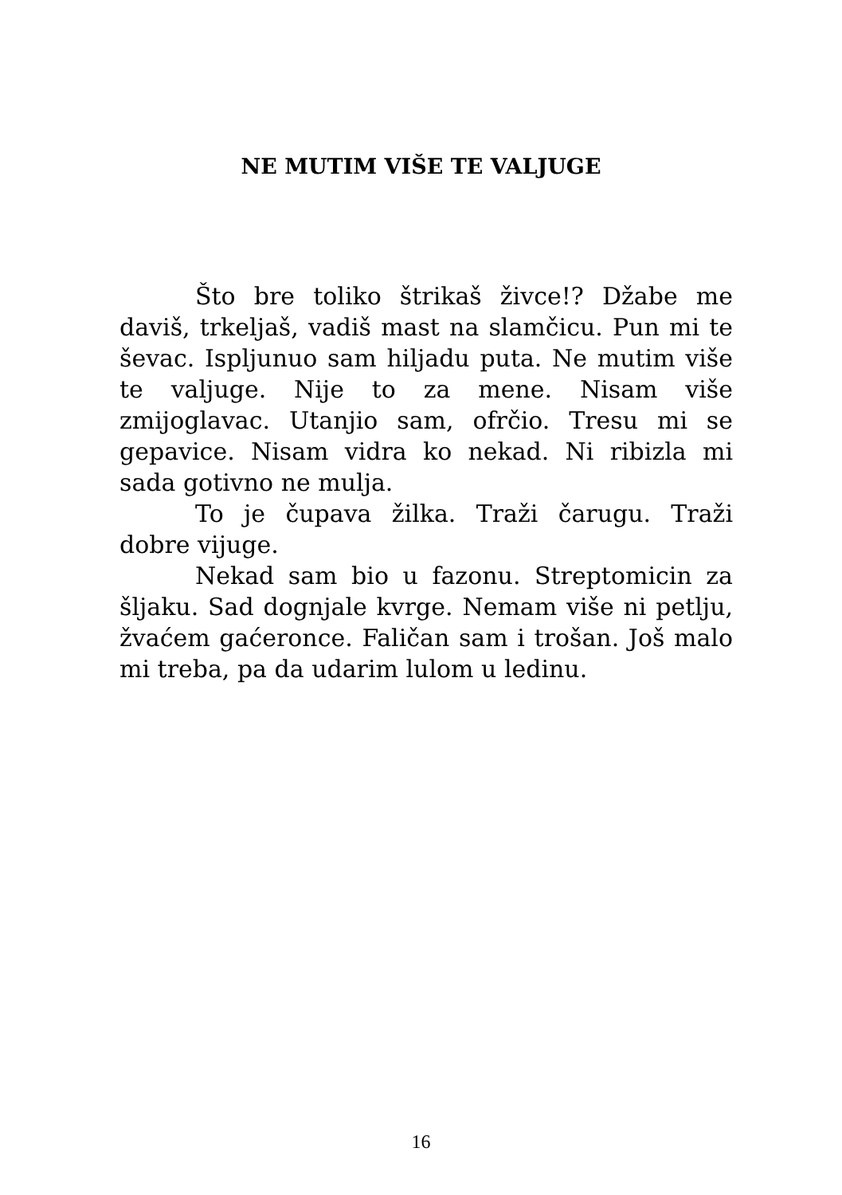NE MUTIM VIŠE TE VALJUGE
Što bre toliko štrikaš živce!? Džabe me daviš, trkeljaš, vadiš mast na slamčicu. Pun mi te ševac. Ispljunuo sam hiljadu puta. Ne mutim više te valjuge. Nije to za mene. Nisam više zmijoglavac. Utanjio sam, ofrčio. Tresu mi se gepavice. Nisam vidra ko nekad. Ni ribizla mi sada gotivno ne mulja.
To je čupava žilka. Traži čarugu. Traži dobre vijuge.
Nekad sam bio u fazonu. Streptomicin za šljaku. Sad dognjale kvrge. Nemam više ni petlju, žvaćem gaćeronce. Faličan sam i trošan. Još malo mi treba, pa da udarim lulom u ledinu.
16